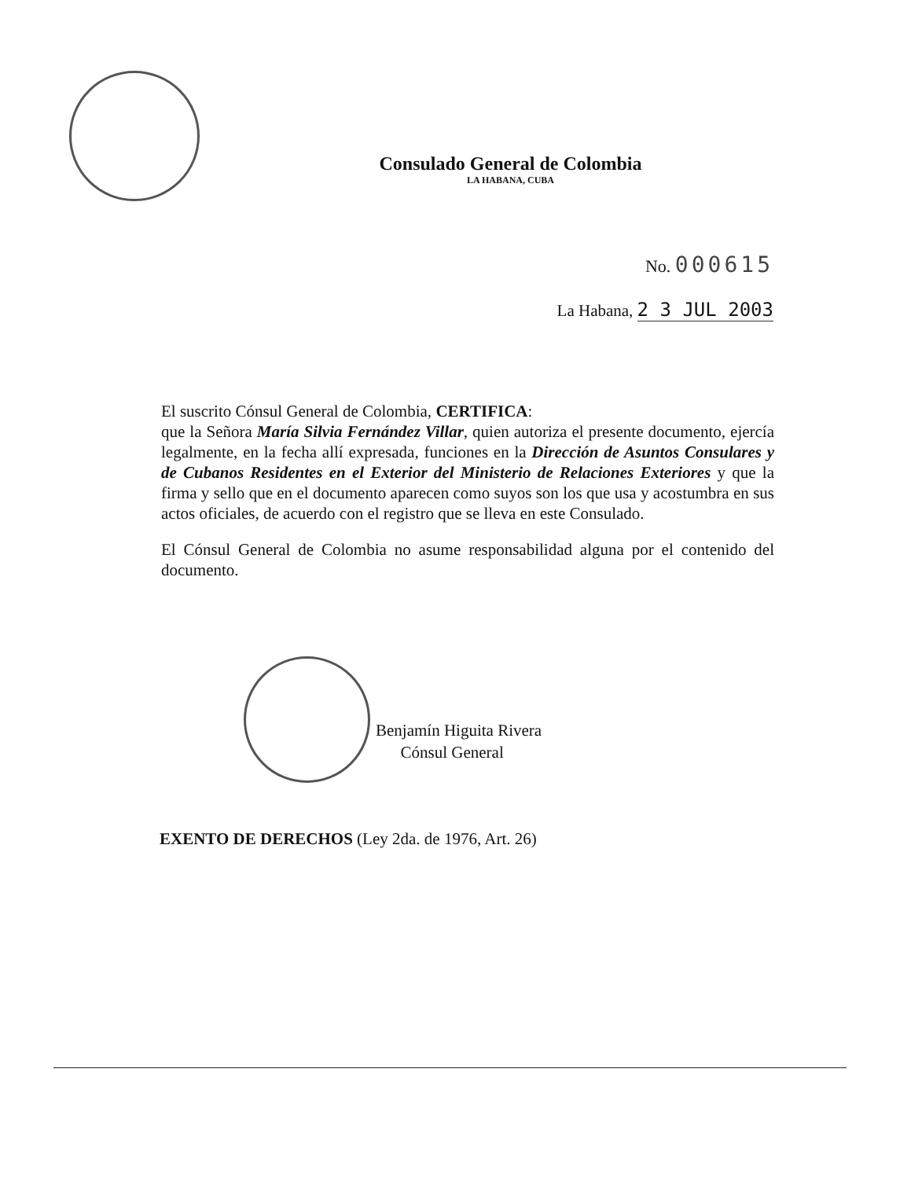Consulado General de Colombia
LA HABANA, CUBA
No. 000615
La Habana, 2 3 JUL 2003
El suscrito Cónsul General de Colombia, CERTIFICA:
que la Señora María Silvia Fernández Villar, quien autoriza el presente documento, ejercía legalmente, en la fecha allí expresada, funciones en la Dirección de Asuntos Consulares y de Cubanos Residentes en el Exterior del Ministerio de Relaciones Exteriores y que la firma y sello que en el documento aparecen como suyos son los que usa y acostumbra en sus actos oficiales, de acuerdo con el registro que se lleva en este Consulado.
El Cónsul General de Colombia no asume responsabilidad alguna por el contenido del documento.
Benjamín Higuita Rivera
Cónsul General
EXENTO DE DERECHOS (Ley 2da. de 1976, Art. 26)